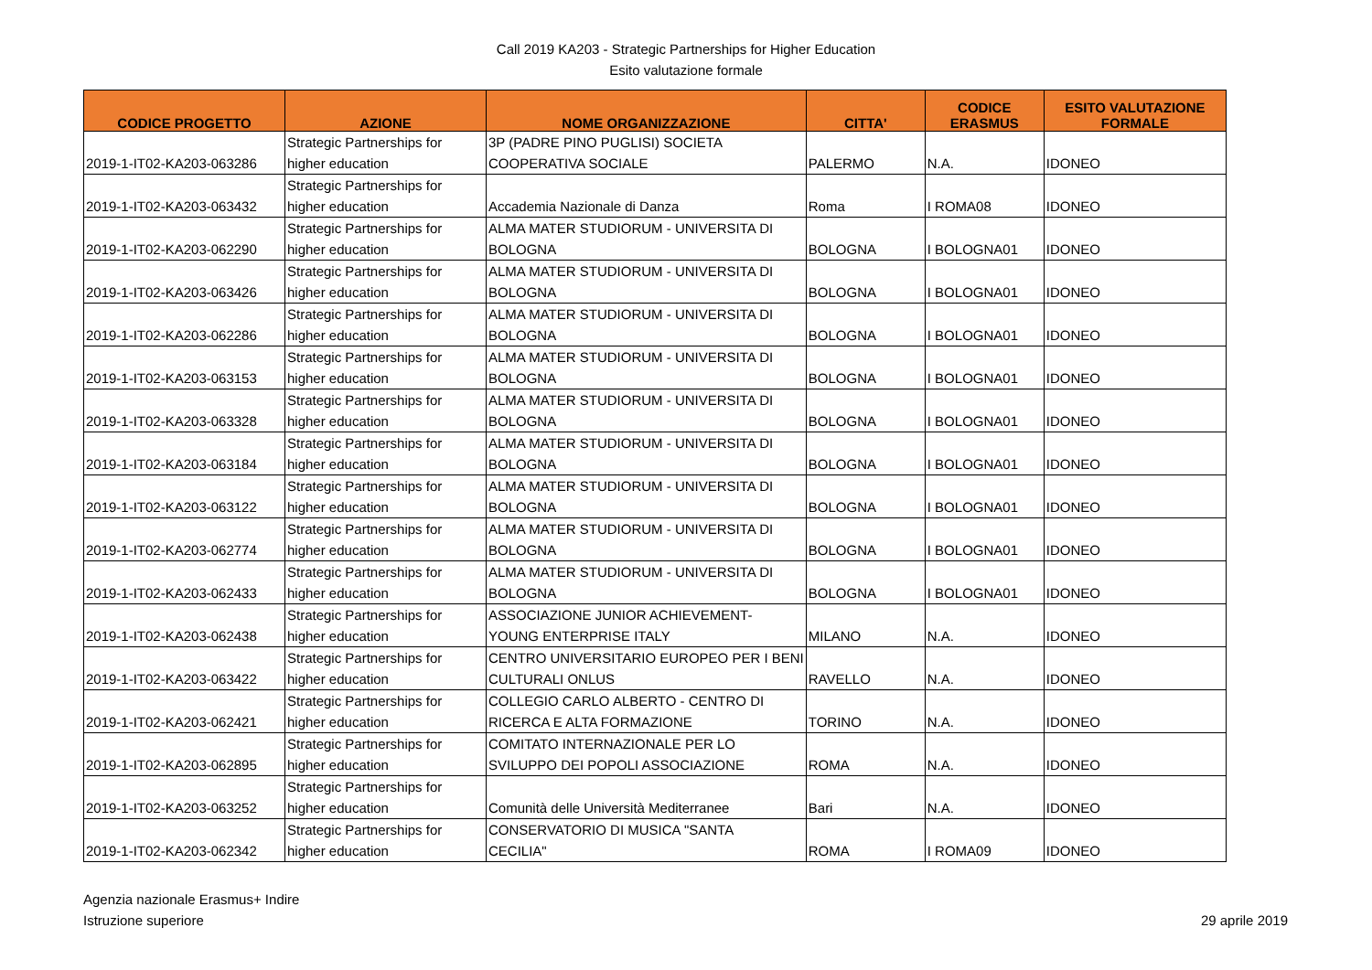Call 2019 KA203 - Strategic Partnerships for Higher Education
Esito valutazione formale
| CODICE PROGETTO | AZIONE | NOME ORGANIZZAZIONE | CITTA' | CODICE ERASMUS | ESITO VALUTAZIONE FORMALE |
| --- | --- | --- | --- | --- | --- |
| | Strategic Partnerships for | 3P (PADRE PINO PUGLISI) SOCIETA | | | |
| 2019-1-IT02-KA203-063286 | higher education | COOPERATIVA SOCIALE | PALERMO | N.A. | IDONEO |
| | Strategic Partnerships for | | | | |
| 2019-1-IT02-KA203-063432 | higher education | Accademia Nazionale di Danza | Roma | I ROMA08 | IDONEO |
| | Strategic Partnerships for | ALMA MATER STUDIORUM - UNIVERSITA DI | | | |
| 2019-1-IT02-KA203-062290 | higher education | BOLOGNA | BOLOGNA | I BOLOGNA01 | IDONEO |
| | Strategic Partnerships for | ALMA MATER STUDIORUM - UNIVERSITA DI | | | |
| 2019-1-IT02-KA203-063426 | higher education | BOLOGNA | BOLOGNA | I BOLOGNA01 | IDONEO |
| | Strategic Partnerships for | ALMA MATER STUDIORUM - UNIVERSITA DI | | | |
| 2019-1-IT02-KA203-062286 | higher education | BOLOGNA | BOLOGNA | I BOLOGNA01 | IDONEO |
| | Strategic Partnerships for | ALMA MATER STUDIORUM - UNIVERSITA DI | | | |
| 2019-1-IT02-KA203-063153 | higher education | BOLOGNA | BOLOGNA | I BOLOGNA01 | IDONEO |
| | Strategic Partnerships for | ALMA MATER STUDIORUM - UNIVERSITA DI | | | |
| 2019-1-IT02-KA203-063328 | higher education | BOLOGNA | BOLOGNA | I BOLOGNA01 | IDONEO |
| | Strategic Partnerships for | ALMA MATER STUDIORUM - UNIVERSITA DI | | | |
| 2019-1-IT02-KA203-063184 | higher education | BOLOGNA | BOLOGNA | I BOLOGNA01 | IDONEO |
| | Strategic Partnerships for | ALMA MATER STUDIORUM - UNIVERSITA DI | | | |
| 2019-1-IT02-KA203-063122 | higher education | BOLOGNA | BOLOGNA | I BOLOGNA01 | IDONEO |
| | Strategic Partnerships for | ALMA MATER STUDIORUM - UNIVERSITA DI | | | |
| 2019-1-IT02-KA203-062774 | higher education | BOLOGNA | BOLOGNA | I BOLOGNA01 | IDONEO |
| | Strategic Partnerships for | ALMA MATER STUDIORUM - UNIVERSITA DI | | | |
| 2019-1-IT02-KA203-062433 | higher education | BOLOGNA | BOLOGNA | I BOLOGNA01 | IDONEO |
| | Strategic Partnerships for | ASSOCIAZIONE JUNIOR ACHIEVEMENT- | | | |
| 2019-1-IT02-KA203-062438 | higher education | YOUNG ENTERPRISE ITALY | MILANO | N.A. | IDONEO |
| | Strategic Partnerships for | CENTRO UNIVERSITARIO EUROPEO PER I BENI | | | |
| 2019-1-IT02-KA203-063422 | higher education | CULTURALI ONLUS | RAVELLO | N.A. | IDONEO |
| | Strategic Partnerships for | COLLEGIO CARLO ALBERTO - CENTRO DI | | | |
| 2019-1-IT02-KA203-062421 | higher education | RICERCA E ALTA FORMAZIONE | TORINO | N.A. | IDONEO |
| | Strategic Partnerships for | COMITATO INTERNAZIONALE PER LO | | | |
| 2019-1-IT02-KA203-062895 | higher education | SVILUPPO DEI POPOLI ASSOCIAZIONE | ROMA | N.A. | IDONEO |
| | Strategic Partnerships for | | | | |
| 2019-1-IT02-KA203-063252 | higher education | Comunità delle Università Mediterranee | Bari | N.A. | IDONEO |
| | Strategic Partnerships for | CONSERVATORIO DI MUSICA "SANTA | | | |
| 2019-1-IT02-KA203-062342 | higher education | CECILIA" | ROMA | I ROMA09 | IDONEO |
Agenzia nazionale Erasmus+ Indire
Istruzione superiore
29 aprile 2019